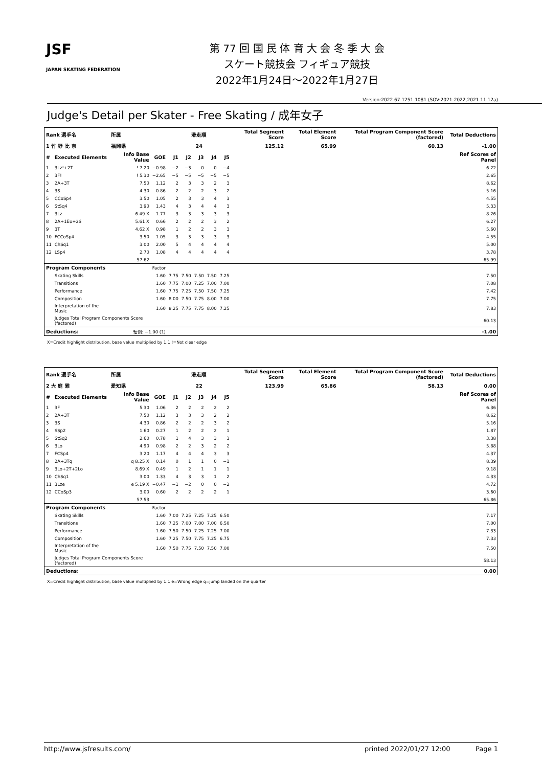JSF
JAPAN SKATING FEDERATION
第 77 回 国 民 体 育 大 会 冬 季 大 会
スケート競技会 フィギュア競技
2022年1月24日～2022年1月27日
Version:2022.67.1251.1081 (SOV:2021-2022,2021.11.12a)
Judge's Detail per Skater - Free Skating / 成年女子
| Rank 選手名 | | 所属 | | | 滑走順 | | | | Total Segment Score | Total Element Score | Total Program Component Score (factored) | Total Deductions |
| --- | --- | --- | --- | --- | --- | --- | --- | --- | --- | --- | --- | --- |
| 1 竹 野 比 奈 | | 福岡県 | | | 24 | | | | 125.12 | 65.99 | 60.13 | -1.00 |
| # | Executed Elements | Info Base Value | GOE | J1 | J2 | J3 | J4 | J5 | | | | Ref Scores of Panel |
| 1 | 3Lz!+2T | ! 7.20 | −0.98 | −2 | −3 | 0 | 0 | −4 | | | | 6.22 |
| 2 | 3F! | ! 5.30 | −2.65 | −5 | −5 | −5 | −5 | −5 | | | | 2.65 |
| 3 | 2A+3T | 7.50 | 1.12 | 2 | 3 | 3 | 2 | 3 | | | | 8.62 |
| 4 | 3S | 4.30 | 0.86 | 2 | 2 | 2 | 3 | 2 | | | | 5.16 |
| 5 | CCoSp4 | 3.50 | 1.05 | 2 | 3 | 3 | 4 | 3 | | | | 4.55 |
| 6 | StSq4 | 3.90 | 1.43 | 4 | 3 | 4 | 4 | 3 | | | | 5.33 |
| 7 | 3Lz | 6.49 X | 1.77 | 3 | 3 | 3 | 3 | 3 | | | | 8.26 |
| 8 | 2A+1Eu+2S | 5.61 X | 0.66 | 2 | 2 | 2 | 3 | 2 | | | | 6.27 |
| 9 | 3T | 4.62 X | 0.98 | 1 | 2 | 2 | 3 | 3 | | | | 5.60 |
| 10 | FCCoSp4 | 3.50 | 1.05 | 3 | 3 | 3 | 3 | 3 | | | | 4.55 |
| 11 | ChSq1 | 3.00 | 2.00 | 5 | 4 | 4 | 4 | 4 | | | | 5.00 |
| 12 | LSp4 | 2.70 | 1.08 | 4 | 4 | 4 | 4 | 4 | | | | 3.78 |
| | | 57.62 | | | | | | | | | | 65.99 |
| Program Components | | | Factor | | | | | | | | | |
| | Skating Skills | | 1.60 | 7.75 | 7.50 | 7.50 | 7.50 | 7.25 | | | | 7.50 |
| | Transitions | | 1.60 | 7.75 | 7.00 | 7.25 | 7.00 | 7.00 | | | | 7.08 |
| | Performance | | 1.60 | 7.75 | 7.25 | 7.50 | 7.50 | 7.25 | | | | 7.42 |
| | Composition | | 1.60 | 8.00 | 7.50 | 7.75 | 8.00 | 7.00 | | | | 7.75 |
| | Interpretation of the Music | | 1.60 | 8.25 | 7.75 | 7.75 | 8.00 | 7.25 | | | | 7.83 |
| | Judges Total Program Components Score (factored) | | | | | | | | | | | 60.13 |
| Deductions: | | 転倒: −1.00 (1) | | | | | | | | | | -1.00 |
X=Credit highlight distribution, base value multiplied by 1.1 !=Not clear edge
| Rank 選手名 | | 所属 | | | 滑走順 | | | | Total Segment Score | Total Element Score | Total Program Component Score (factored) | Total Deductions |
| --- | --- | --- | --- | --- | --- | --- | --- | --- | --- | --- | --- | --- |
| 2 大 庭 雅 | | 愛知県 | | | 22 | | | | 123.99 | 65.86 | 58.13 | 0.00 |
| # | Executed Elements | Info Base Value | GOE | J1 | J2 | J3 | J4 | J5 | | | | Ref Scores of Panel |
| 1 | 3F | 5.30 | 1.06 | 2 | 2 | 2 | 2 | 2 | | | | 6.36 |
| 2 | 2A+3T | 7.50 | 1.12 | 3 | 3 | 3 | 2 | 2 | | | | 8.62 |
| 3 | 3S | 4.30 | 0.86 | 2 | 2 | 2 | 3 | 2 | | | | 5.16 |
| 4 | SSp2 | 1.60 | 0.27 | 1 | 2 | 2 | 2 | 1 | | | | 1.87 |
| 5 | StSq2 | 2.60 | 0.78 | 1 | 4 | 3 | 3 | 3 | | | | 3.38 |
| 6 | 3Lo | 4.90 | 0.98 | 2 | 2 | 3 | 2 | 2 | | | | 5.88 |
| 7 | FCSp4 | 3.20 | 1.17 | 4 | 4 | 4 | 3 | 3 | | | | 4.37 |
| 8 | 2A+3Tq | q 8.25 X | 0.14 | 0 | 1 | 1 | 0 | −1 | | | | 8.39 |
| 9 | 3Lo+2T+2Lo | 8.69 X | 0.49 | 1 | 2 | 1 | 1 | 1 | | | | 9.18 |
| 10 | ChSq1 | 3.00 | 1.33 | 4 | 3 | 3 | 1 | 2 | | | | 4.33 |
| 11 | 3Lze | e 5.19 X | −0.47 | −1 | −2 | 0 | 0 | −2 | | | | 4.72 |
| 12 | CCoSp3 | 3.00 | 0.60 | 2 | 2 | 2 | 2 | 1 | | | | 3.60 |
| | | 57.53 | | | | | | | | | | 65.86 |
| Program Components | | | Factor | | | | | | | | | |
| | Skating Skills | | 1.60 | 7.00 | 7.25 | 7.25 | 7.25 | 6.50 | | | | 7.17 |
| | Transitions | | 1.60 | 7.25 | 7.00 | 7.00 | 7.00 | 6.50 | | | | 7.00 |
| | Performance | | 1.60 | 7.50 | 7.50 | 7.25 | 7.25 | 7.00 | | | | 7.33 |
| | Composition | | 1.60 | 7.25 | 7.50 | 7.75 | 7.25 | 6.75 | | | | 7.33 |
| | Interpretation of the Music | | 1.60 | 7.50 | 7.75 | 7.50 | 7.50 | 7.00 | | | | 7.50 |
| | Judges Total Program Components Score (factored) | | | | | | | | | | | 58.13 |
| Deductions: | | | | | | | | | | | | 0.00 |
X=Credit highlight distribution, base value multiplied by 1.1 e=Wrong edge q=jump landed on the quarter
http://www.jsfresults.com/ printed 2022/01/27 12:00 Page 1